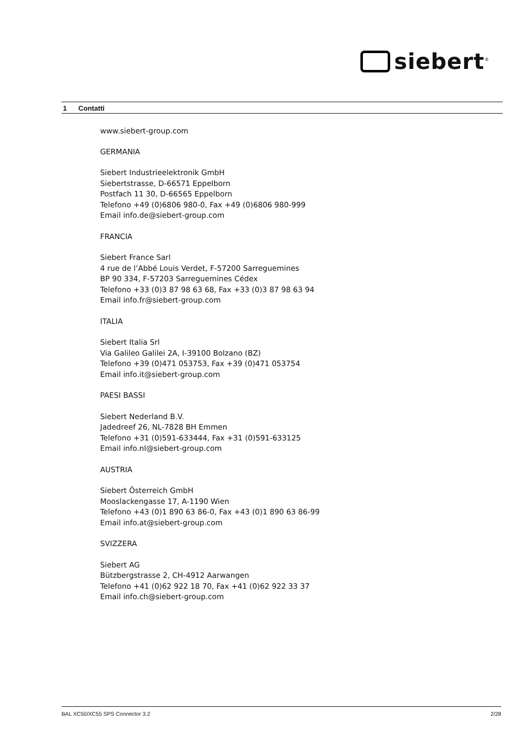siebert<sup>®</sup>
1 Contatti
www.siebert-group.com
GERMANIA
Siebert Industrieelektronik GmbH
Siebertstrasse, D-66571 Eppelborn
Postfach 11 30, D-66565 Eppelborn
Telefono +49 (0)6806 980-0, Fax +49 (0)6806 980-999
Email info.de@siebert-group.com
FRANCIA
Siebert France Sarl
4 rue de l’Abbé Louis Verdet, F-57200 Sarreguemines
BP 90 334, F-57203 Sarreguemines Cédex
Telefono +33 (0)3 87 98 63 68, Fax +33 (0)3 87 98 63 94
Email info.fr@siebert-group.com
ITALIA
Siebert Italia Srl
Via Galileo Galilei 2A, I-39100 Bolzano (BZ)
Telefono +39 (0)471 053753, Fax +39 (0)471 053754
Email info.it@siebert-group.com
PAESI BASSI
Siebert Nederland B.V.
Jadedreef 26, NL-7828 BH Emmen
Telefono +31 (0)591-633444, Fax +31 (0)591-633125
Email info.nl@siebert-group.com
AUSTRIA
Siebert Österreich GmbH
Mooslackengasse 17, A-1190 Wien
Telefono +43 (0)1 890 63 86-0, Fax +43 (0)1 890 63 86-99
Email info.at@siebert-group.com
SVIZZERA
Siebert AG
Bützbergstrasse 2, CH-4912 Aarwangen
Telefono +41 (0)62 922 18 70, Fax +41 (0)62 922 33 37
Email info.ch@siebert-group.com
BAL XC50/XC55 SPS Connector 3.2 2/28